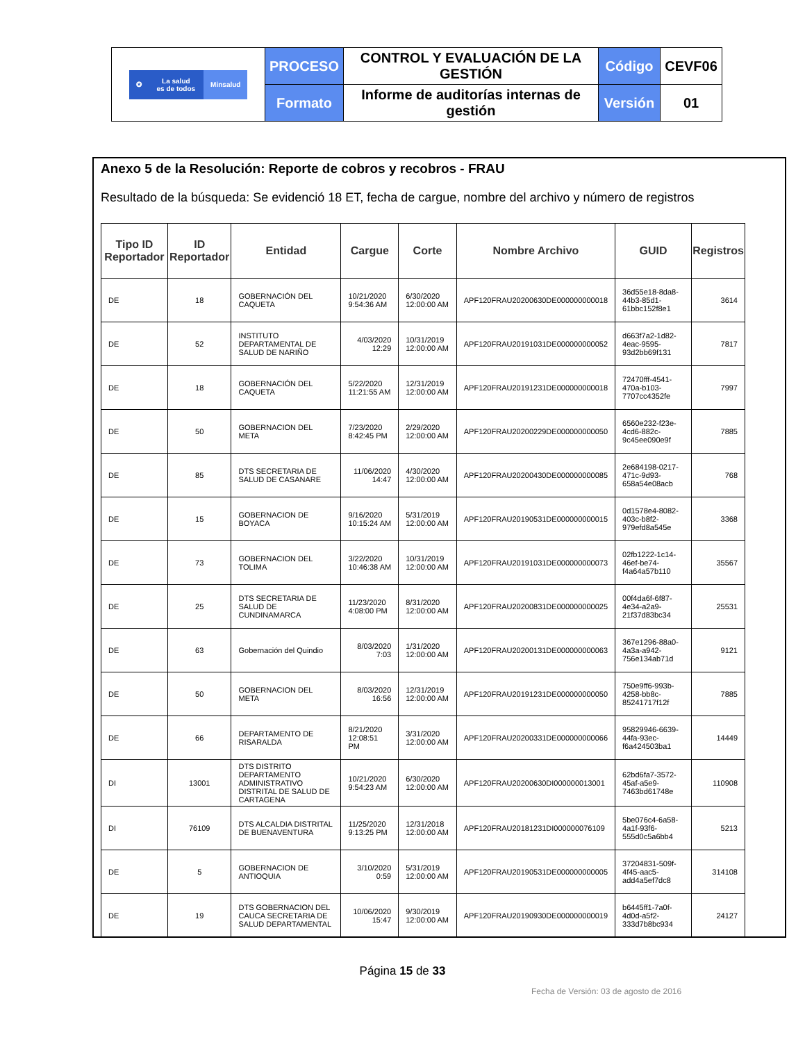| ✪ La salud es de todos Minsalud | PROCESO | CONTROL Y EVALUACIÓN DE LA GESTIÓN | Código | CEVF06 |
| | Formato | Informe de auditorías internas de gestión | Versión | 01 |
Anexo 5 de la Resolución: Reporte de cobros y recobros - FRAU
Resultado de la búsqueda: Se evidenció 18 ET, fecha de cargue, nombre del archivo y número de registros
| Tipo ID Reportador | ID Reportador | Entidad | Cargue | Corte | Nombre Archivo | GUID | Registros |
| --- | --- | --- | --- | --- | --- | --- | --- |
| DE | 18 | GOBERNACIÓN DEL CAQUETA | 10/21/2020 9:54:36 AM | 6/30/2020 12:00:00 AM | APF120FRAU20200630DE000000000018 | 36d55e18-8da8-44b3-85d1-61bbc152f8e1 | 3614 |
| DE | 52 | INSTITUTO DEPARTAMENTAL DE SALUD DE NARIÑO | 4/03/2020 12:29 | 10/31/2019 12:00:00 AM | APF120FRAU20191031DE000000000052 | d663f7a2-1d82-4eac-9595-93d2bb69f131 | 7817 |
| DE | 18 | GOBERNACIÓN DEL CAQUETA | 5/22/2020 11:21:55 AM | 12/31/2019 12:00:00 AM | APF120FRAU20191231DE000000000018 | 72470fff-4541-470a-b103-7707cc4352fe | 7997 |
| DE | 50 | GOBERNACION DEL META | 7/23/2020 8:42:45 PM | 2/29/2020 12:00:00 AM | APF120FRAU20200229DE000000000050 | 6560e232-f23e-4cd6-882c-9c45ee090e9f | 7885 |
| DE | 85 | DTS SECRETARIA DE SALUD DE CASANARE | 11/06/2020 14:47 | 4/30/2020 12:00:00 AM | APF120FRAU20200430DE000000000085 | 2e684198-0217-471c-9d93-658a54e08acb | 768 |
| DE | 15 | GOBERNACION DE BOYACA | 9/16/2020 10:15:24 AM | 5/31/2019 12:00:00 AM | APF120FRAU20190531DE000000000015 | 0d1578e4-8082-403c-b8f2-979efd8a545e | 3368 |
| DE | 73 | GOBERNACION DEL TOLIMA | 3/22/2020 10:46:38 AM | 10/31/2019 12:00:00 AM | APF120FRAU20191031DE000000000073 | 02fb1222-1c14-46ef-be74-f4a64a57b110 | 35567 |
| DE | 25 | DTS SECRETARIA DE SALUD DE CUNDINAMARCA | 11/23/2020 4:08:00 PM | 8/31/2020 12:00:00 AM | APF120FRAU20200831DE000000000025 | 00f4da6f-6f87-4e34-a2a9-21f37d83bc34 | 25531 |
| DE | 63 | Gobernación del Quindio | 8/03/2020 7:03 | 1/31/2020 12:00:00 AM | APF120FRAU20200131DE000000000063 | 367e1296-88a0-4a3a-a942-756e134ab71d | 9121 |
| DE | 50 | GOBERNACION DEL META | 8/03/2020 16:56 | 12/31/2019 12:00:00 AM | APF120FRAU20191231DE000000000050 | 750e9ff6-993b-4258-bb8c-85241717f12f | 7885 |
| DE | 66 | DEPARTAMENTO DE RISARALDA | 8/21/2020 12:08:51 PM | 3/31/2020 12:00:00 AM | APF120FRAU20200331DE000000000066 | 95829946-6639-44fa-93ec-f6a424503ba1 | 14449 |
| DI | 13001 | DTS DISTRITO DEPARTAMENTO ADMINISTRATIVO DISTRITAL DE SALUD DE CARTAGENA | 10/21/2020 9:54:23 AM | 6/30/2020 12:00:00 AM | APF120FRAU20200630DI000000013001 | 62bd6fa7-3572-45af-a5e9-7463bd61748e | 110908 |
| DI | 76109 | DTS ALCALDIA DISTRITAL DE BUENAVENTURA | 11/25/2020 9:13:25 PM | 12/31/2018 12:00:00 AM | APF120FRAU20181231DI000000076109 | 5be076c4-6a58-4a1f-93f6-555d0c5a6bb4 | 5213 |
| DE | 5 | GOBERNACION DE ANTIOQUIA | 3/10/2020 0:59 | 5/31/2019 12:00:00 AM | APF120FRAU20190531DE000000000005 | 37204831-509f-4f45-aac5-add4a5ef7dc8 | 314108 |
| DE | 19 | DTS GOBERNACION DEL CAUCA SECRETARIA DE SALUD DEPARTAMENTAL | 10/06/2020 15:47 | 9/30/2019 12:00:00 AM | APF120FRAU20190930DE000000000019 | b6445ff1-7a0f-4d0d-a5f2-333d7b8bc934 | 24127 |
Página 15 de 33
Fecha de Versión: 03 de agosto de 2016